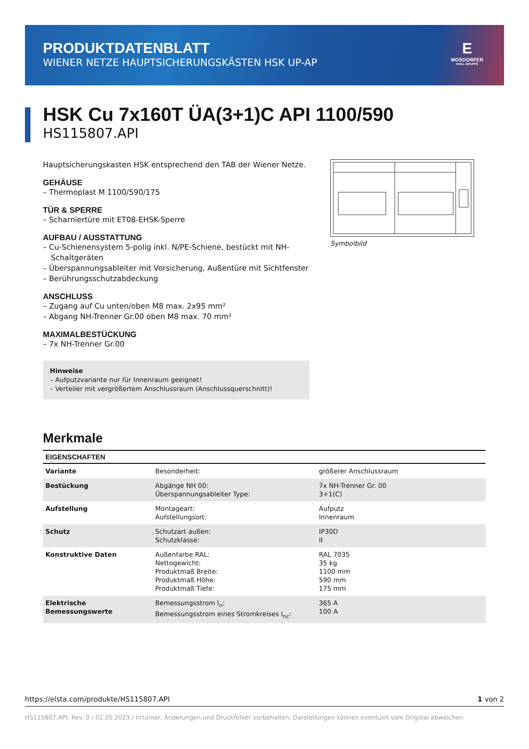PRODUKTDATENBLATT
WIENER NETZE HAUPTSICHERUNGSKÄSTEN HSK UP-AP
E
MOSDORFER
KNILL GRUPPE
HSK Cu 7x160T ÜA(3+1)C API 1100/590
HS115807.API
Hauptsicherungskasten HSK entsprechend den TAB der Wiener Netze.
GEHÄUSE
– Thermoplast M 1100/590/175
TÜR & SPERRE
– Scharniertüre mit ET08-EHSK-Sperre
AUFBAU / AUSSTATTUNG
– Cu-Schienensystem 5-polig inkl. N/PE-Schiene, bestückt mit NH-Schaltgeräten
– Überspannungsableiter mit Vorsicherung, Außentüre mit Sichtfenster
– Berührungsschutzabdeckung
ANSCHLUSS
– Zugang auf Cu unten/oben M8 max. 2x95 mm²
– Abgang NH-Trenner Gr.00 oben M8 max. 70 mm²
MAXIMALBESTÜCKUNG
– 7x NH-Trenner Gr.00
Hinweise
– Aufputzvariante nur für Innenraum geeignet!
– Verteiler mit vergrößertem Anschlussraum (Anschlussquerschnitt)!
Symbolbild
Merkmale
| EIGENSCHAFTEN | | |
| --- | --- | --- |
| Variante | Besonderheit: | größerer Anschlussraum |
| Bestückung | Abgänge NH 00: Überspannungsableiter Type: | 7x NH-Trenner Gr. 00 3+1(C) |
| Aufstellung | Montageart: Aufstellungsort: | Aufputz Innenraum |
| Schutz | Schutzart außen: Schutzklasse: | IP30D II |
| Konstruktive Daten | Außenfarbe RAL: Nettogewicht: Produktmaß Breite: Produktmaß Höhe: Produktmaß Tiefe: | RAL 7035 35 kg 1100 mm 590 mm 175 mm |
| Elektrische Bemessungswerte | Bemessungsstrom I<sub>n</sub>: Bemessungsstrom eines Stromkreises I<sub>nc</sub>: | 365 A 100 A |
https://elsta.com/produkte/HS115807.API 1 von 2
HS115807.API, Rev. 0 / 02.05.2023 / Irrtümer, Änderungen und Druckfehler vorbehalten. Darstellungen können eventuell vom Original abweichen.